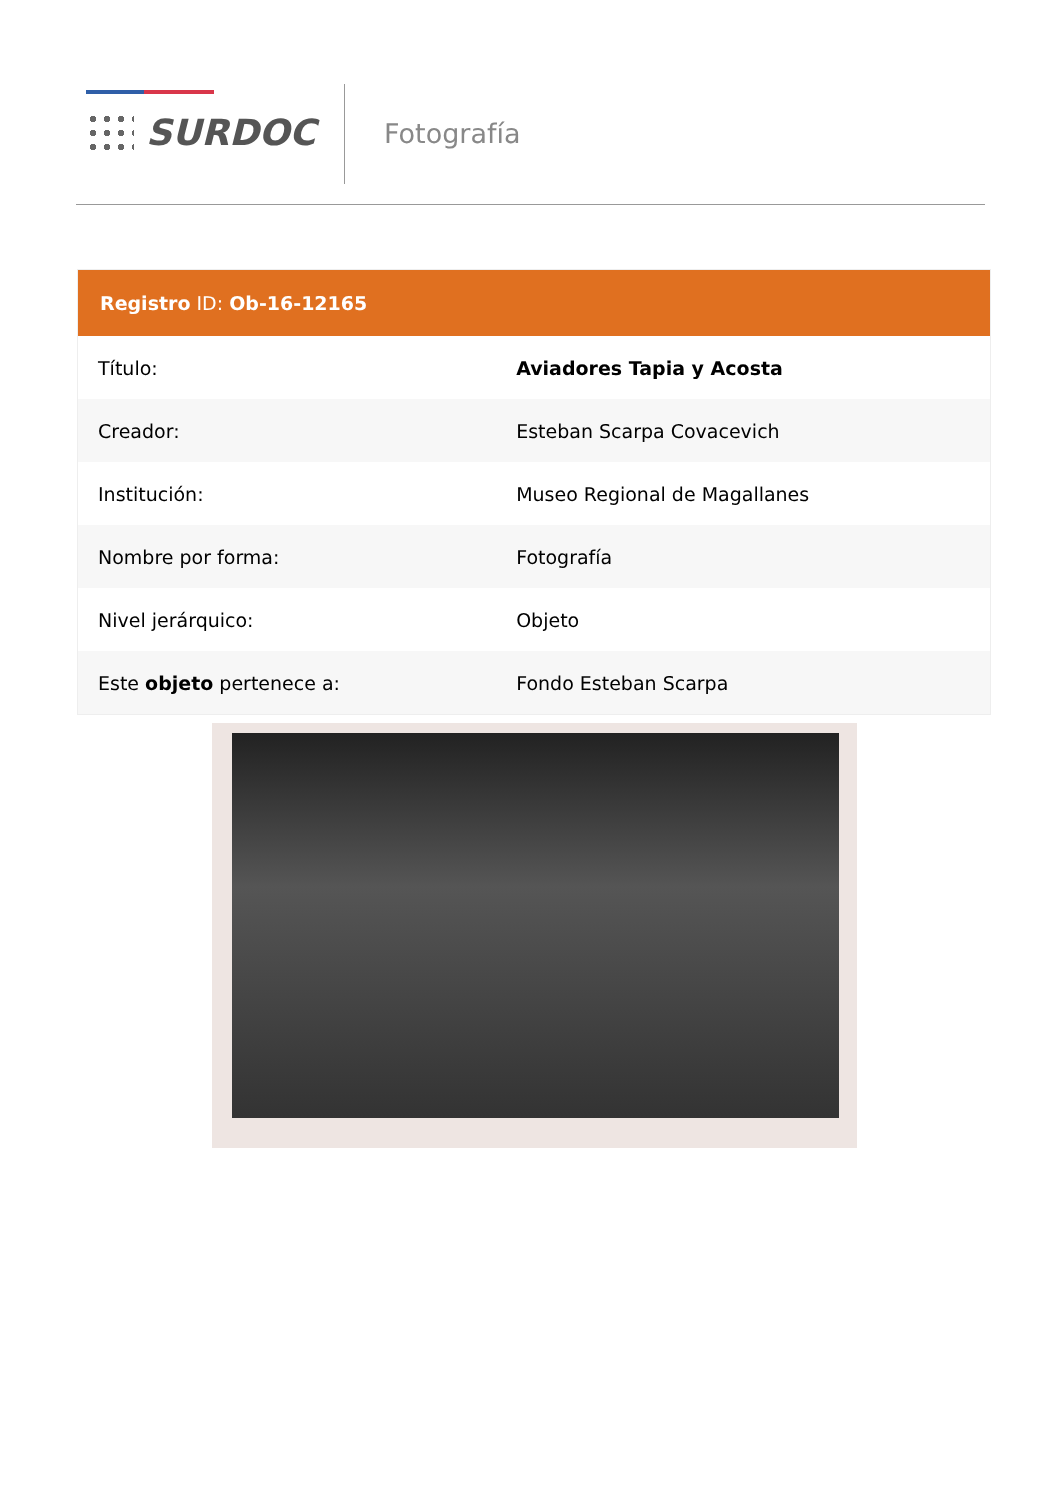SURDOC Fotografía
| Registro ID: Ob-16-12165 | |
| --- | --- |
| Título: | Aviadores Tapia y Acosta |
| Creador: | Esteban Scarpa Covacevich |
| Institución: | Museo Regional de Magallanes |
| Nombre por forma: | Fotografía |
| Nivel jerárquico: | Objeto |
| Este objeto pertenece a: | Fondo Esteban Scarpa |